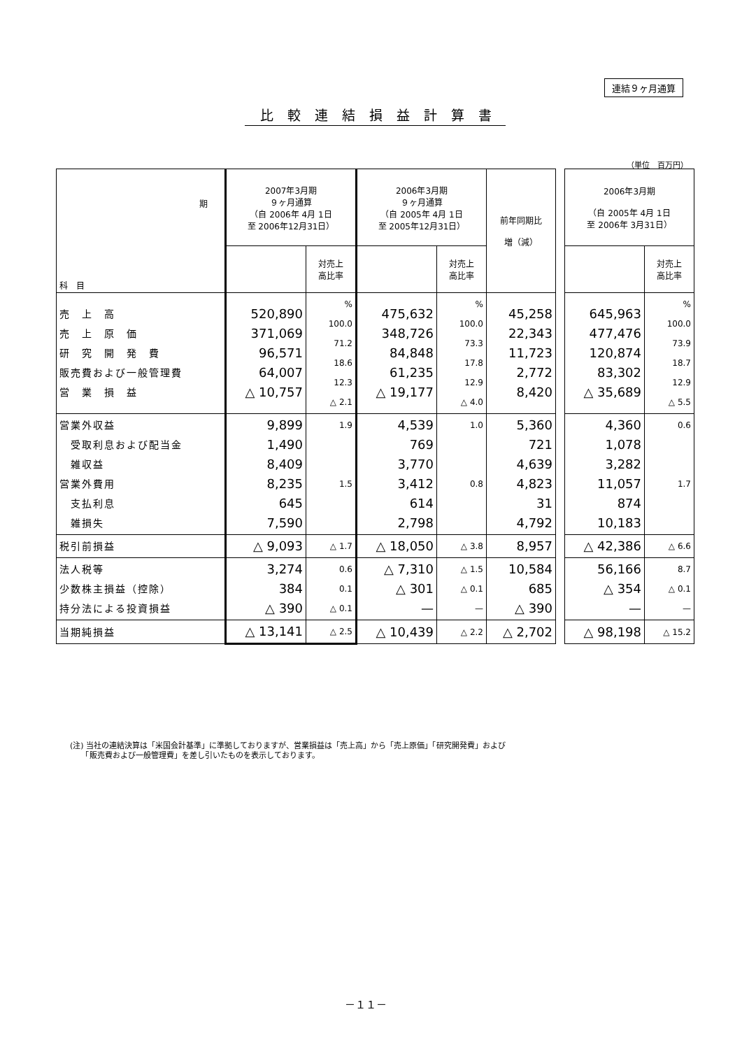連結９ヶ月通算
比較連結損益計算書
（単位　百万円）
| 期 科 目 | 2007年3月期 ９ヶ月通算 （自 2006年 4月 1日 至 2006年12月31日） | | 2006年3月期 ９ヶ月通算 （自 2005年 4月 1日 至 2005年12月31日） | | 前年同期比 増（減） | | 2006年3月期 （自 2005年 4月 1日 至 2006年 3月31日） | |
| | | 対売上 高比率 | | 対売上 高比率 | | | | 対売上 高比率 |
| 売 上 高 売 上 原 価 研 究 開 発 費 販売費および一般管理費 営 業 損 益 | 520,890 371,069 96,571 64,007 △ 10,757 | % 100.0 71.2 18.6 12.3 △ 2.1 | 475,632 348,726 84,848 61,235 △ 19,177 | % 100.0 73.3 17.8 12.9 △ 4.0 | 45,258 22,343 11,723 2,772 8,420 | | 645,963 477,476 120,874 83,302 △ 35,689 | % 100.0 73.9 18.7 12.9 △ 5.5 |
| 営業外収益 受取利息および配当金 雑収益 営業外費用 支払利息 雑損失 | 9,899 1,490 8,409 8,235 645 7,590 | 1.9 1.5 | 4,539 769 3,770 3,412 614 2,798 | 1.0 0.8 | 5,360 721 4,639 4,823 31 4,792 | | 4,360 1,078 3,282 11,057 874 10,183 | 0.6 1.7 |
| 税引前損益 | △ 9,093 | △ 1.7 | △ 18,050 | △ 3.8 | 8,957 | | △ 42,386 | △ 6.6 |
| 法人税等 少数株主損益（控除） 持分法による投資損益 | 3,274 384 △ 390 | 0.6 0.1 △ 0.1 | △ 7,310 △ 301 — | △ 1.5 △ 0.1 — | 10,584 685 △ 390 | | 56,166 △ 354 — | 8.7 △ 0.1 — |
| 当期純損益 | △ 13,141 | △ 2.5 | △ 10,439 | △ 2.2 | △ 2,702 | | △ 98,198 | △ 15.2 |
(注) 当社の連結決算は「米国会計基準」に準拠しておりますが、営業損益は「売上高」から「売上原価」「研究開発費」および
　　「販売費および一般管理費」を差し引いたものを表示しております。
－１１－